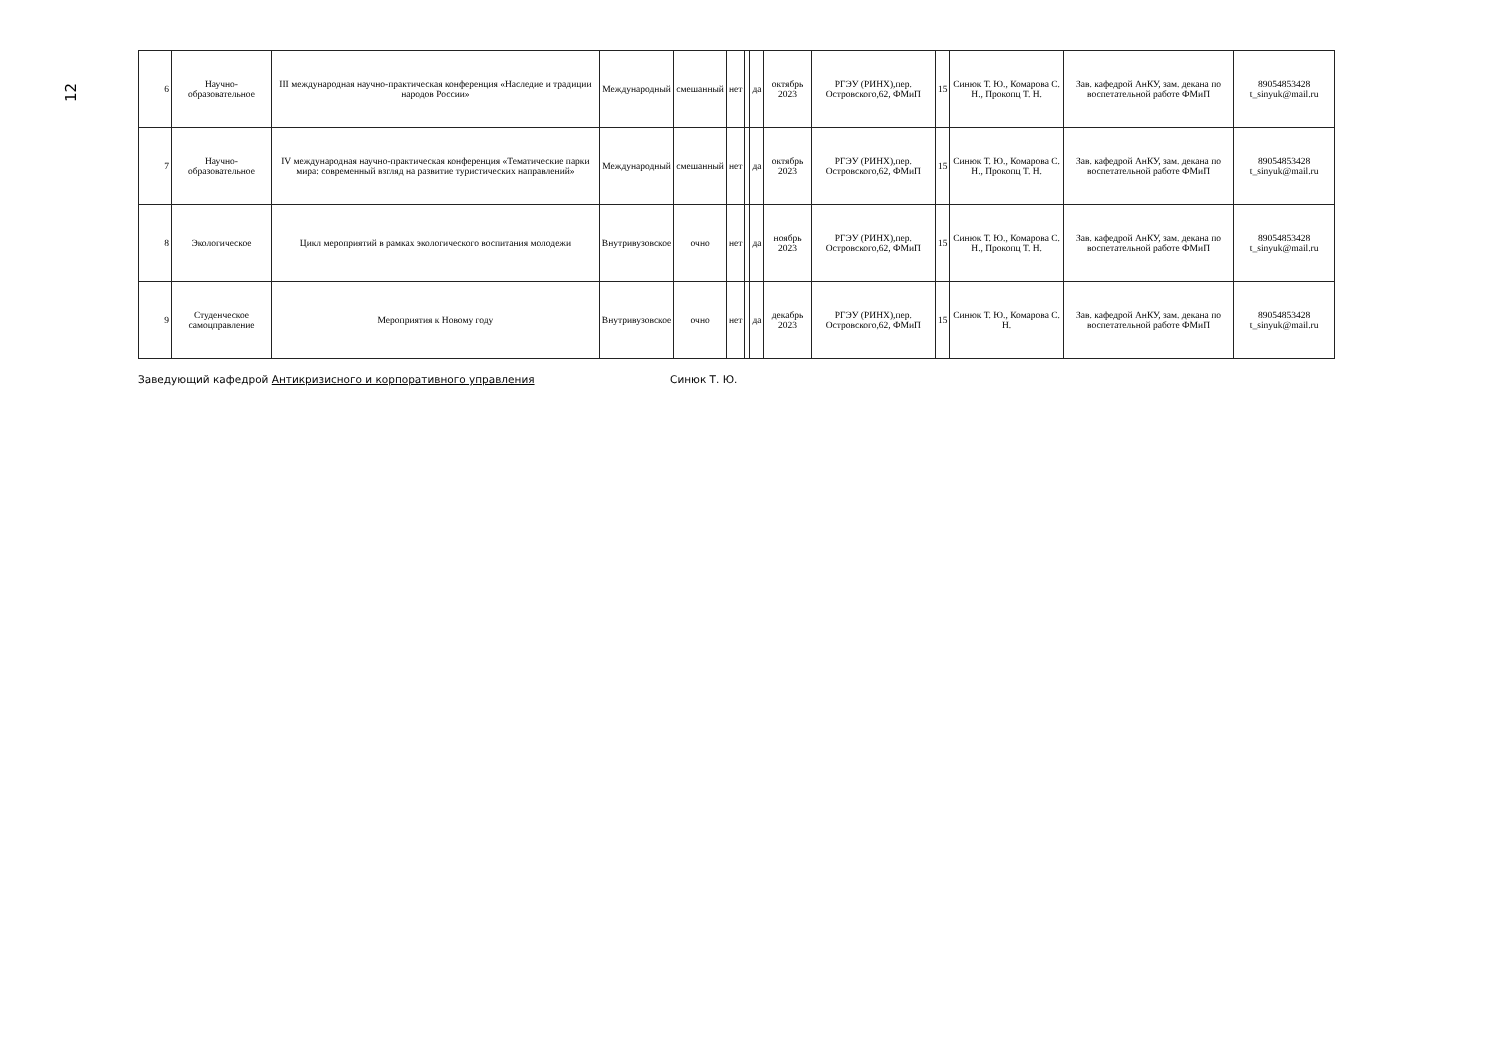12
| 6 | Научно-образовательное | III международная научно-практическая конференция «Наследие и традиции народов России» | Международный | смешанный | нет | | да | октябрь 2023 | РГЭУ (РИНХ),пер. Островского,62, ФМиП | 15 | Синюк Т. Ю., Комарова С. Н., Прокопц Т. Н. | Зав. кафедрой АнКУ, зам. декана по воспетательной работе ФМиП | 89054853428 t_sinyuk@mail.ru |
| 7 | Научно-образовательное | IV международная научно-практическая конференция «Тематические парки мира: современный взгляд на развитие туристических направлений» | Международный | смешанный | нет | | да | октябрь 2023 | РГЭУ (РИНХ),пер. Островского,62, ФМиП | 15 | Синюк Т. Ю., Комарова С. Н., Прокопц Т. Н. | Зав. кафедрой АнКУ, зам. декана по воспетательной работе ФМиП | 89054853428 t_sinyuk@mail.ru |
| 8 | Экологическое | Цикл мероприятий в рамках экологического воспитания молодежи | Внутривузовское | очно | нет | | да | ноябрь 2023 | РГЭУ (РИНХ),пер. Островского,62, ФМиП | 15 | Синюк Т. Ю., Комарова С. Н., Прокопц Т. Н. | Зав. кафедрой АнКУ, зам. декана по воспетательной работе ФМиП | 89054853428 t_sinyuk@mail.ru |
| 9 | Студенческое самоцправление | Мероприятия к Новому году | Внутривузовское | очно | нет | | да | декабрь 2023 | РГЭУ (РИНХ),пер. Островского,62, ФМиП | 15 | Синюк Т. Ю., Комарова С. Н. | Зав. кафедрой АнКУ, зам. декана по воспетательной работе ФМиП | 89054853428 t_sinyuk@mail.ru |
Заведующий кафедрой Антикризисного и корпоративного управления Синюк Т. Ю.